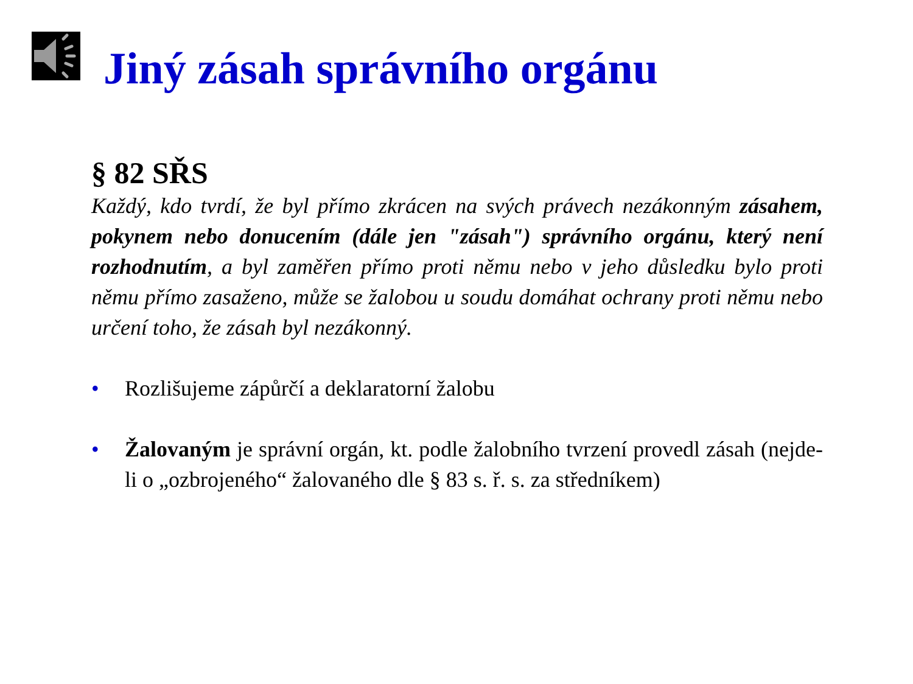Jiný zásah správního orgánu
§ 82 SŘS
Každý, kdo tvrdí, že byl přímo zkrácen na svých právech nezákonným zásahem, pokynem nebo donucením (dále jen "zásah") správního orgánu, který není rozhodnutím, a byl zaměřen přímo proti němu nebo v jeho důsledku bylo proti němu přímo zasaženo, může se žalobou u soudu domáhat ochrany proti němu nebo určení toho, že zásah byl nezákonný.
• Rozlišujeme zápůrčí a deklaratorní žalobu
• Žalovaným je správní orgán, kt. podle žalobního tvrzení provedl zásah (nejde-li o „ozbrojeného“ žalovaného dle § 83 s. ř. s. za středníkem)